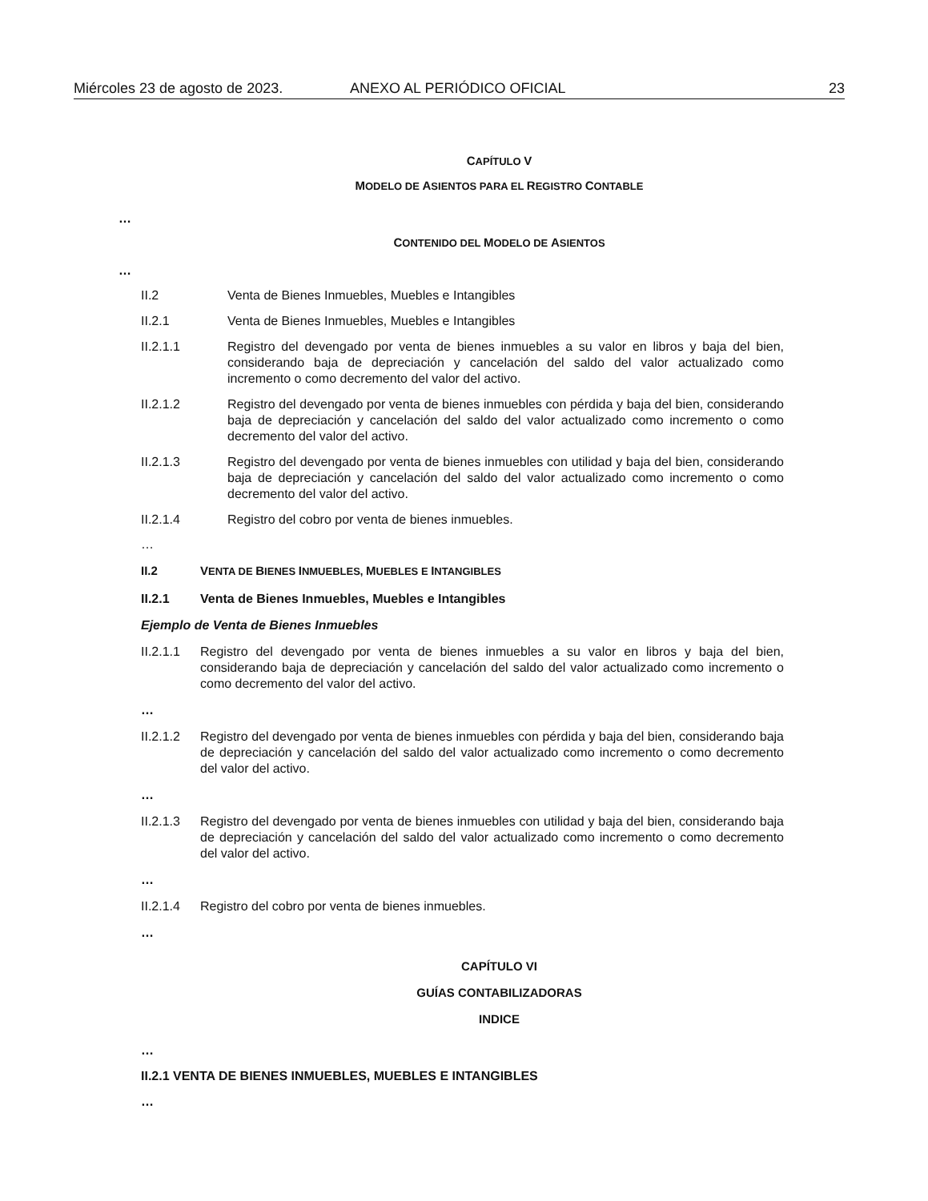Miércoles 23 de agosto de 2023. ANEXO AL PERIÓDICO OFICIAL 23
CAPÍTULO V
MODELO DE ASIENTOS PARA EL REGISTRO CONTABLE
…
CONTENIDO DEL MODELO DE ASIENTOS
…
II.2 Venta de Bienes Inmuebles, Muebles e Intangibles
II.2.1 Venta de Bienes Inmuebles, Muebles e Intangibles
II.2.1.1 Registro del devengado por venta de bienes inmuebles a su valor en libros y baja del bien, considerando baja de depreciación y cancelación del saldo del valor actualizado como incremento o como decremento del valor del activo.
II.2.1.2 Registro del devengado por venta de bienes inmuebles con pérdida y baja del bien, considerando baja de depreciación y cancelación del saldo del valor actualizado como incremento o como decremento del valor del activo.
II.2.1.3 Registro del devengado por venta de bienes inmuebles con utilidad y baja del bien, considerando baja de depreciación y cancelación del saldo del valor actualizado como incremento o como decremento del valor del activo.
II.2.1.4 Registro del cobro por venta de bienes inmuebles.
…
II.2 VENTA DE BIENES INMUEBLES, MUEBLES E INTANGIBLES
II.2.1 Venta de Bienes Inmuebles, Muebles e Intangibles
Ejemplo de Venta de Bienes Inmuebles
II.2.1.1 Registro del devengado por venta de bienes inmuebles a su valor en libros y baja del bien, considerando baja de depreciación y cancelación del saldo del valor actualizado como incremento o como decremento del valor del activo.
…
II.2.1.2 Registro del devengado por venta de bienes inmuebles con pérdida y baja del bien, considerando baja de depreciación y cancelación del saldo del valor actualizado como incremento o como decremento del valor del activo.
…
II.2.1.3 Registro del devengado por venta de bienes inmuebles con utilidad y baja del bien, considerando baja de depreciación y cancelación del saldo del valor actualizado como incremento o como decremento del valor del activo.
…
II.2.1.4 Registro del cobro por venta de bienes inmuebles.
…
CAPÍTULO VI
GUÍAS CONTABILIZADORAS
INDICE
…
II.2.1 VENTA DE BIENES INMUEBLES, MUEBLES E INTANGIBLES
…